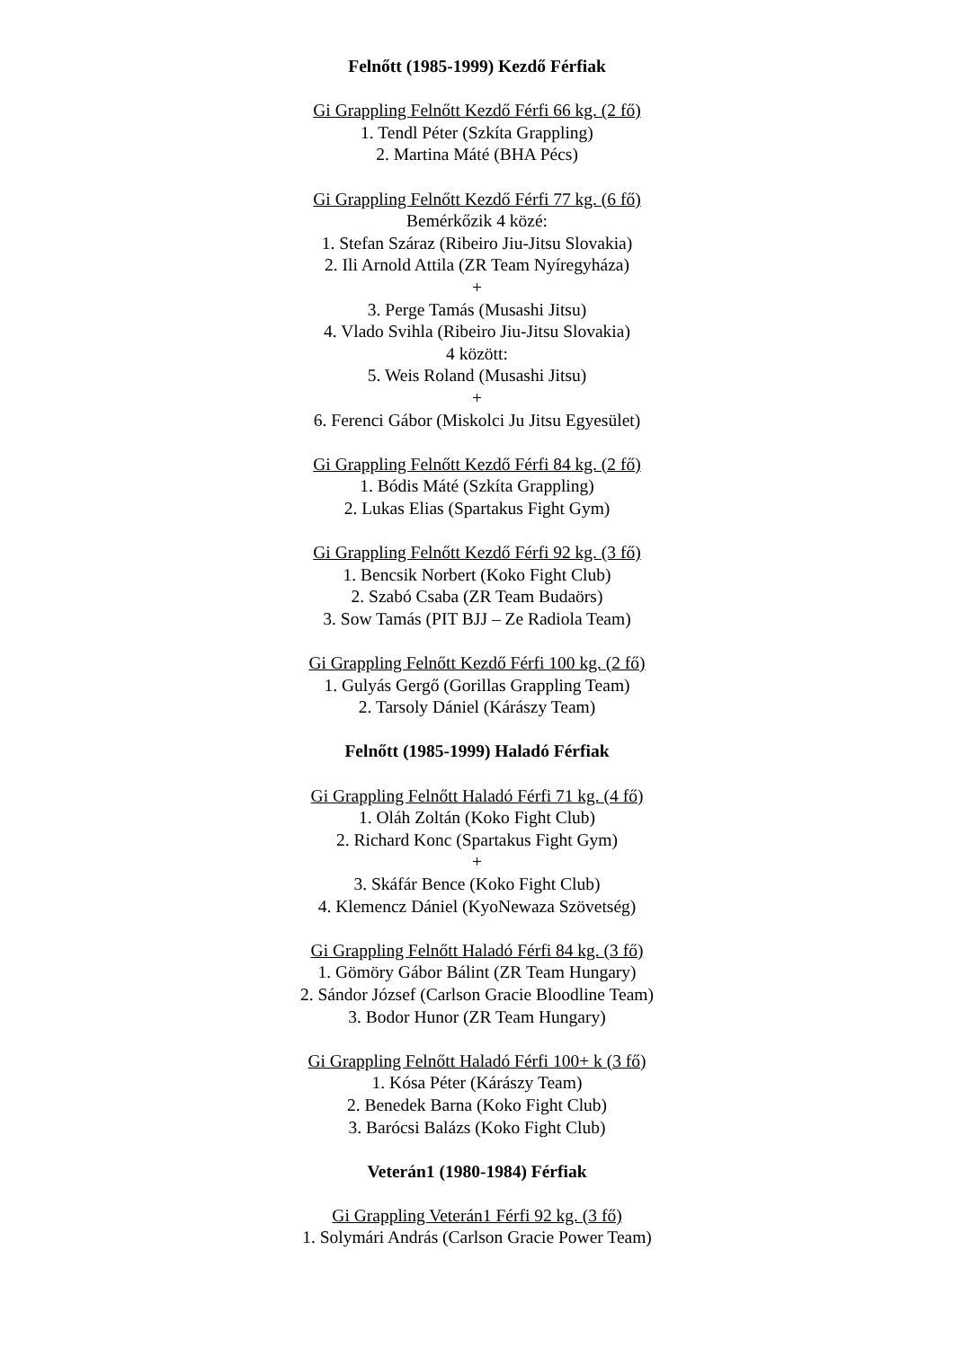Felnőtt (1985-1999) Kezdő Férfiak
Gi Grappling Felnőtt Kezdő Férfi 66 kg. (2 fő)
1. Tendl Péter (Szkíta Grappling)
2. Martina Máté (BHA Pécs)
Gi Grappling Felnőtt Kezdő Férfi 77 kg. (6 fő)
Bemérkőzik 4 közé:
1. Stefan Száraz (Ribeiro Jiu-Jitsu Slovakia)
2. Ili Arnold Attila (ZR Team Nyíregyháza)
+
3. Perge Tamás (Musashi Jitsu)
4. Vlado Svihla (Ribeiro Jiu-Jitsu Slovakia)
4 között:
5. Weis Roland (Musashi Jitsu)
+
6. Ferenci Gábor (Miskolci Ju Jitsu Egyesület)
Gi Grappling Felnőtt Kezdő Férfi 84 kg. (2 fő)
1. Bódis Máté (Szkíta Grappling)
2. Lukas Elias (Spartakus Fight Gym)
Gi Grappling Felnőtt Kezdő Férfi 92 kg. (3 fő)
1. Bencsik Norbert (Koko Fight Club)
2. Szabó Csaba (ZR Team Budaörs)
3. Sow Tamás (PIT BJJ – Ze Radiola Team)
Gi Grappling Felnőtt Kezdő Férfi 100 kg. (2 fő)
1. Gulyás Gergő (Gorillas Grappling Team)
2. Tarsoly Dániel (Kárászy Team)
Felnőtt (1985-1999) Haladó Férfiak
Gi Grappling Felnőtt Haladó Férfi 71 kg. (4 fő)
1. Oláh Zoltán (Koko Fight Club)
2. Richard Konc (Spartakus Fight Gym)
+
3. Skáfár Bence (Koko Fight Club)
4. Klemencz Dániel (KyoNewaza Szövetség)
Gi Grappling Felnőtt Haladó Férfi 84 kg. (3 fő)
1. Gömöry Gábor Bálint (ZR Team Hungary)
2. Sándor József (Carlson Gracie Bloodline Team)
3. Bodor Hunor (ZR Team Hungary)
Gi Grappling Felnőtt Haladó Férfi 100+ k (3 fő)
1. Kósa Péter (Kárászy Team)
2. Benedek Barna (Koko Fight Club)
3. Barócsi Balázs (Koko Fight Club)
Veterán1 (1980-1984) Férfiak
Gi Grappling Veterán1 Férfi 92 kg. (3 fő)
1. Solymári András (Carlson Gracie Power Team)